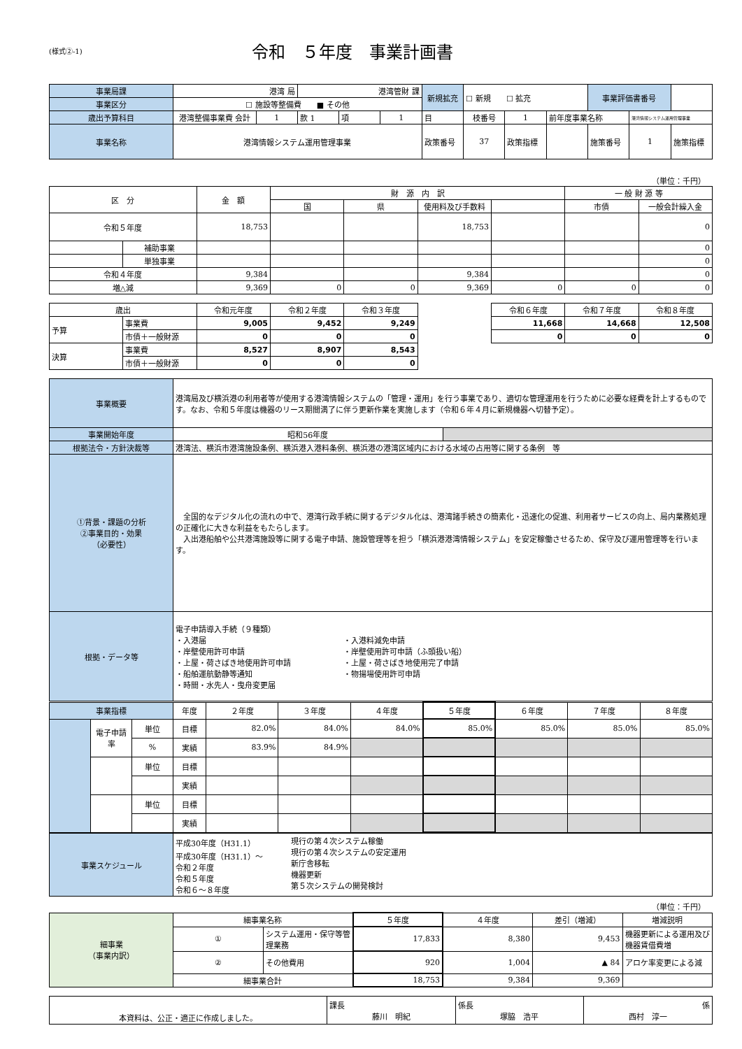(様式②-1)
令和　５年度　事業計画書
| 事業局課 | 港湾 局 | | 港湾管財 課 | | | 新規拡充 | ☐ 新規 ☐ 拡充 | | | 事業評価書番号 | | |
| 事業区分 | ☐ 施設等整備費 ■ その他 | | | | | | | | | | | |
| 歳出予算科目 | 港湾整備事業費 会計 | 1 | 款 1 | 項 | 1 | 目 | 枝番号 | 1 | 前年度事業名称 | | 港湾情報システム運用管理事業 | |
| 事業名称 | 港湾情報システム運用管理事業 | | | | | 政策番号 | 37 | 政策指標 | | 施策番号 | 1 | 施策指標 |
（単位：千円）
| 区 分 | | 金 額 | 財 源 内 訳 | | | | 一 般 財 源 等 | |
| --- | --- | --- | --- | --- | --- | --- | --- | --- |
| | | | 国 | 県 | 使用料及び手数料 | | 市債 | 一般会計繰入金 |
| 令和５年度 | | 18,753 | | | 18,753 | | | 0 |
| | 補助事業 | | | | | | | 0 |
| | 単独事業 | | | | | | | 0 |
| 令和４年度 | | 9,384 | | | 9,384 | | | 0 |
| 増△減 | | 9,369 | 0 | 0 | 9,369 | 0 | 0 | 0 |
| 歳出 | | 令和元年度 | 令和２年度 | 令和３年度 | | 令和６年度 | 令和７年度 | 令和８年度 |
| 予算 | 事業費 | 9,005 | 9,452 | 9,249 | | 11,668 | 14,668 | 12,508 |
| | 市債＋一般財源 | 0 | 0 | 0 | | 0 | 0 | 0 |
| 決算 | 事業費 | 8,527 | 8,907 | 8,543 | | | | |
| | 市債＋一般財源 | 0 | 0 | 0 | | | | |
| 事業概要 | 港湾局及び横浜港の利用者等が使用する港湾情報システムの「管理・運用」を行う事業であり、適切な管理運用を行うために必要な経費を計上するものです。なお、令和５年度は機器のリース期間満了に伴う更新作業を実施します（令和６年４月に新規機器へ切替予定）。 | |
| 事業開始年度 | 昭和56年度 | |
| 根拠法令・方針決裁等 | 港湾法、横浜市港湾施設条例、横浜港入港料条例、横浜港の港湾区域内における水域の占用等に関する条例 等 | |
| ①背景・課題の分析 ②事業目的・効果 （必要性） | 全国的なデジタル化の流れの中で、港湾行政手続に関するデジタル化は、港湾諸手続きの簡素化・迅速化の促進、利用者サービスの向上、局内業務処理の正確化に大きな利益をもたらします。 入出港船舶や公共港湾施設等に関する電子申請、施設管理等を担う「横浜港港湾情報システム」を安定稼働させるため、保守及び運用管理等を行います。 | |
| 根拠・データ等 | 電子申請導入手続（９種類） ・入港届 ・岸壁使用許可申請 ・上屋・荷さばき地使用許可申請 ・船舶運航動静等通知 ・時間・水先人・曳舟変更届 ・入港料減免申請 ・岸壁使用許可申請（ふ頭扱い船） ・上屋・荷さばき地使用完了申請 ・物揚場使用許可申請 | |
| 事業指標 | | | 年度 | ２年度 | ３年度 | ４年度 | ５年度 | ６年度 | ７年度 | ８年度 |
| | 電子申請率 | 単位 | 目標 | 82.0% | 84.0% | 84.0% | 85.0% | 85.0% | 85.0% | 85.0% |
| | | % | 実績 | 83.9% | 84.9% | | | | | |
| | | 単位 | 目標 | | | | | | | |
| | | | 実績 | | | | | | | |
| | | 単位 | 目標 | | | | | | | |
| | | | 実績 | | | | | | | |
| 事業スケジュール | 平成30年度（H31.1） 平成30年度（H31.1）～ 令和２年度 令和５年度 令和６～８年度 現行の第４次システム稼働 現行の第４次システムの安定運用 新庁舎移転 機器更新 第５次システムの開発検討 |
（単位：千円）
| 細事業 （事業内訳） | 細事業名称 | | ５年度 | ４年度 | 差引（増減） | 増減説明 |
| | ① | システム運用・保守等管理業務 | 17,833 | 8,380 | 9,453 | 機器更新による運用及び機器賃借費増 |
| | ② | その他費用 | 920 | 1,004 | ▲ 84 | アロケ率変更による減 |
| | 細事業合計 | | 18,753 | 9,384 | 9,369 | |
| 本資料は、公正・適正に作成しました。 | 課長 藤川 明紀 | 係長 塚脇 浩平 | 係 西村 淳一 |